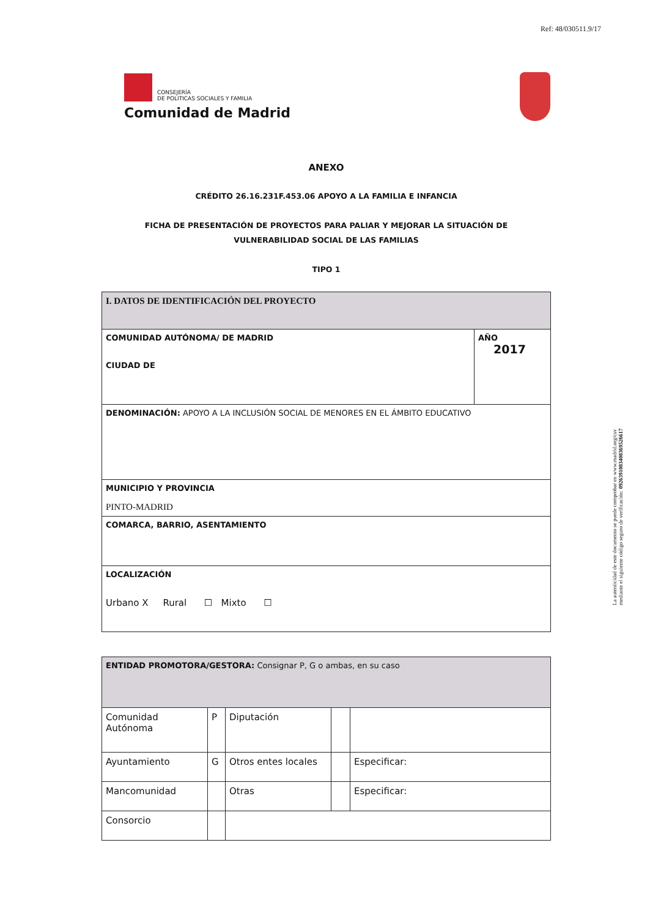Ref: 48/030511.9/17
CONSEJERÍA
DE POLITICAS SOCIALES Y FAMILIA
Comunidad de Madrid
La autenticidad de este documento se puede comprobar en www.madrid.org/csv
mediante el siguiente código seguro de verificación: 0926391083408369526617
ANEXO
CRÉDITO 26.16.231F.453.06 APOYO A LA FAMILIA E INFANCIA
FICHA DE PRESENTACIÓN DE PROYECTOS PARA PALIAR Y MEJORAR LA SITUACIÓN DE
VULNERABILIDAD SOCIAL DE LAS FAMILIAS
TIPO 1
| I. DATOS DE IDENTIFICACIÓN DEL PROYECTO | |
| COMUNIDAD AUTÓNOMA/ DE MADRID CIUDAD DE | AÑO 2017 |
| DENOMINACIÓN: APOYO A LA INCLUSIÓN SOCIAL DE MENORES EN EL ÁMBITO EDUCATIVO | |
| MUNICIPIO Y PROVINCIA PINTO-MADRID | |
| COMARCA, BARRIO, ASENTAMIENTO | |
| LOCALIZACIÓN Urbano X Rural ☐ Mixto ☐ | |
| ENTIDAD PROMOTORA/GESTORA: Consignar P, G o ambas, en su caso | | | | |
| Comunidad Autónoma | P | Diputación | | |
| Ayuntamiento | G | Otros entes locales | | Especificar: |
| Mancomunidad | | Otras | | Especificar: |
| Consorcio | | | | |